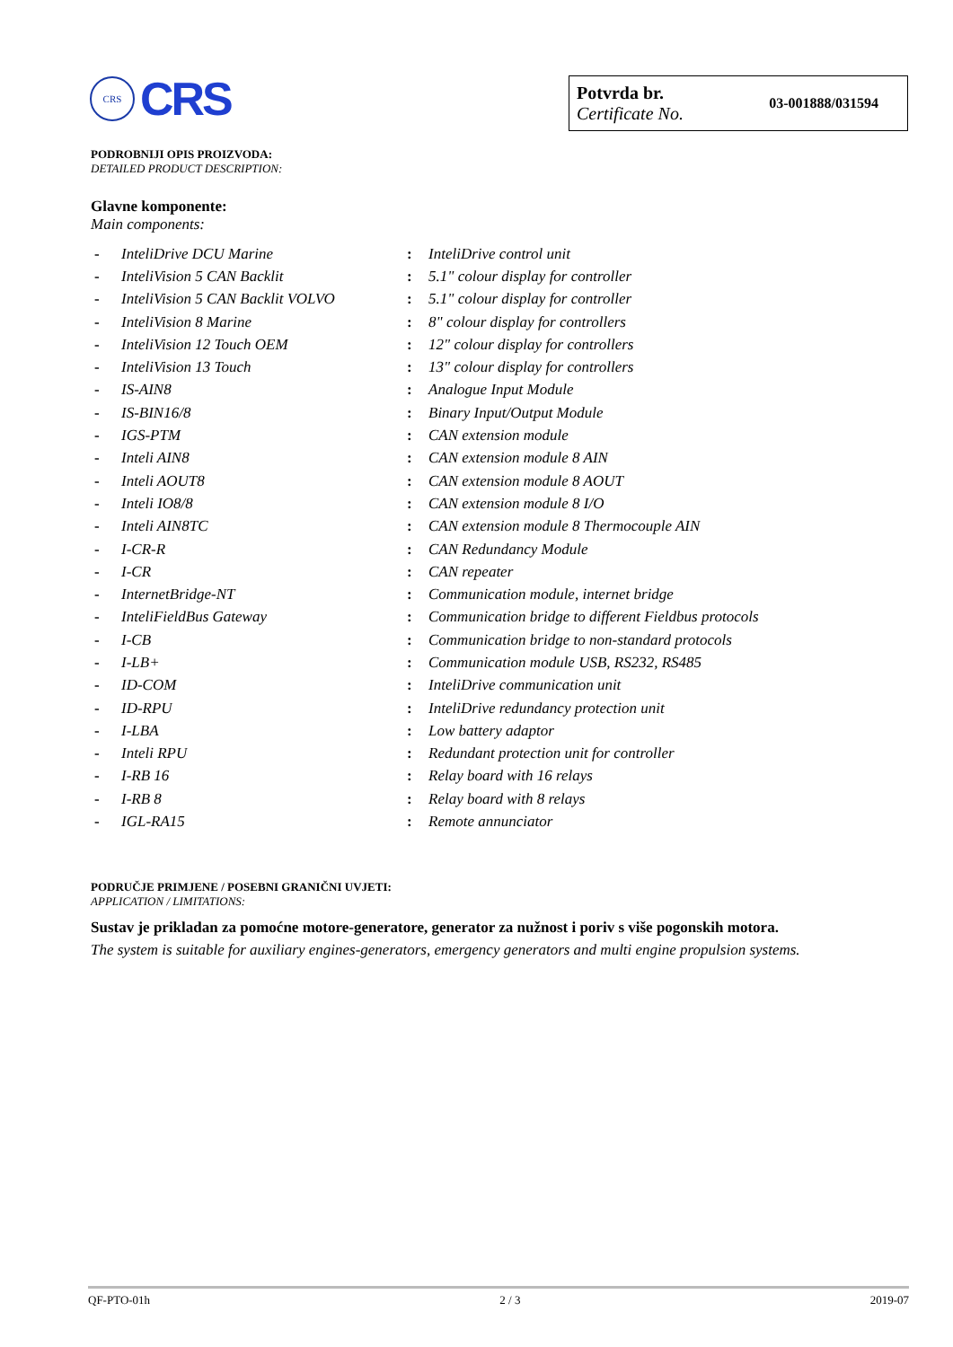CRS
CRS
Potvrda br.
Certificate No.
03-001888/031594
PODROBNIJI OPIS PROIZVODA:
DETAILED PRODUCT DESCRIPTION:
Glavne komponente:
Main components:
| - | InteliDrive DCU Marine | : | InteliDrive control unit |
| - | InteliVision 5 CAN Backlit | : | 5.1" colour display for controller |
| - | InteliVision 5 CAN Backlit VOLVO | : | 5.1" colour display for controller |
| - | InteliVision 8 Marine | : | 8" colour display for controllers |
| - | InteliVision 12 Touch OEM | : | 12" colour display for controllers |
| - | InteliVision 13 Touch | : | 13" colour display for controllers |
| - | IS-AIN8 | : | Analogue Input Module |
| - | IS-BIN16/8 | : | Binary Input/Output Module |
| - | IGS-PTM | : | CAN extension module |
| - | Inteli AIN8 | : | CAN extension module 8 AIN |
| - | Inteli AOUT8 | : | CAN extension module 8 AOUT |
| - | Inteli IO8/8 | : | CAN extension module 8 I/O |
| - | Inteli AIN8TC | : | CAN extension module 8 Thermocouple AIN |
| - | I-CR-R | : | CAN Redundancy Module |
| - | I-CR | : | CAN repeater |
| - | InternetBridge-NT | : | Communication module, internet bridge |
| - | InteliFieldBus Gateway | : | Communication bridge to different Fieldbus protocols |
| - | I-CB | : | Communication bridge to non-standard protocols |
| - | I-LB+ | : | Communication module USB, RS232, RS485 |
| - | ID-COM | : | InteliDrive communication unit |
| - | ID-RPU | : | InteliDrive redundancy protection unit |
| - | I-LBA | : | Low battery adaptor |
| - | Inteli RPU | : | Redundant protection unit for controller |
| - | I-RB 16 | : | Relay board with 16 relays |
| - | I-RB 8 | : | Relay board with 8 relays |
| - | IGL-RA15 | : | Remote annunciator |
PODRUČJE PRIMJENE / POSEBNI GRANIČNI UVJETI:
APPLICATION / LIMITATIONS:
Sustav je prikladan za pomoćne motore-generatore, generator za nužnost i poriv s više pogonskih motora.
The system is suitable for auxiliary engines-generators, emergency generators and multi engine propulsion systems.
QF-PTO-01h 2 / 3 2019-07